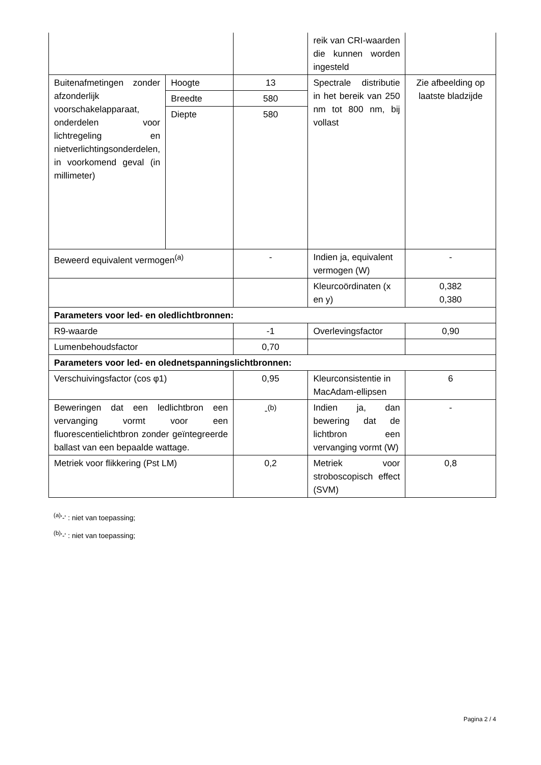| | | | reik van CRI-waarden die kunnen worden ingesteld | |
| Buitenafmetingen zonder afzonderlijk voorschakelapparaat, onderdelen voor lichtregeling en nietverlichtingsonderdelen, in voorkomend geval (in millimeter) | Hoogte | 13 | Spectrale distributie in het bereik van 250 nm tot 800 nm, bij vollast | Zie afbeelding op laatste bladzijde |
| | Breedte | 580 | | |
| | Diepte | 580 | | |
| Beweerd equivalent vermogen<sup>(a)</sup> | | - | Indien ja, equivalent vermogen (W) | - |
| | | | Kleurcoördinaten (x en y) | 0,382 0,380 |
| Parameters voor led- en oledlichtbronnen: | | | | |
| R9-waarde | | -1 | Overlevingsfactor | 0,90 |
| Lumenbehoudsfactor | | 0,70 | | |
| Parameters voor led- en olednetspanningslichtbronnen: | | | | |
| Verschuivingsfactor (cos φ1) | | 0,95 | Kleurconsistentie in MacAdam-ellipsen | 6 |
| Beweringen dat een ledlichtbron een vervanging vormt voor een fluorescentielichtbron zonder geïntegreerde ballast van een bepaalde wattage. | | -<sup>(b)</sup> | Indien ja, dan bewering dat de lichtbron een vervanging vormt (W) | - |
| Metriek voor flikkering (Pst LM) | | 0,2 | Metriek voor stroboscopisch effect (SVM) | 0,8 |
<sup>(a)</sup> '-' : niet van toepassing;
<sup>(b)</sup> '-' : niet van toepassing;
Pagina 2 / 4